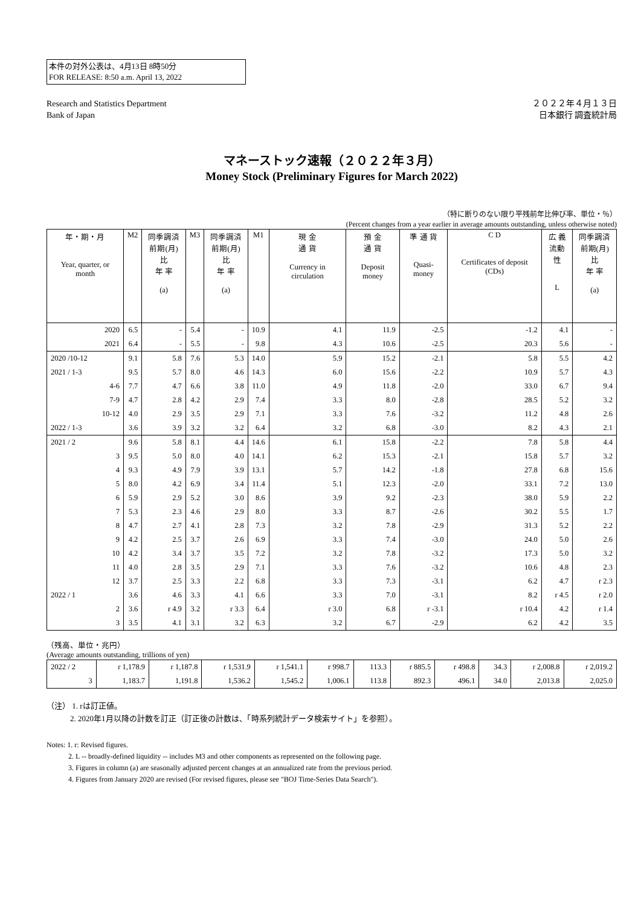本件の対外公表は、4月13日 8時50分
FOR RELEASE: 8:50 a.m. April 13, 2022
Research and Statistics Department
Bank of Japan
２０２２年４月１３日
日本銀行 調査統計局
マネーストック速報（２０２２年３月）
Money Stock (Preliminary Figures for March 2022)
（特に断りのない限り平残前年比伸び率、単位・％）
(Percent changes from a year earlier in average amounts outstanding, unless otherwise noted)
| 年・期・月 Year, quarter, or month | M2 | 同季調済 前期(月)比 年 率 (a) | M3 | 同季調済 前期(月)比 年 率 (a) | M1 | 現 金 通 貨 Currency in circulation | 預 金 通 貨 Deposit money | 準 通 貨 Quasi-money | C D Certificates of deposit (CDs) | 広 義 流動性 L | 同季調済 前期(月)比 年 率 (a) |
| --- | --- | --- | --- | --- | --- | --- | --- | --- | --- | --- | --- |
| 2020 | 6.5 | - | 5.4 | - | 10.9 | 4.1 | 11.9 | -2.5 | -1.2 | 4.1 | - |
| 2021 | 6.4 | - | 5.5 | - | 9.8 | 4.3 | 10.6 | -2.5 | 20.3 | 5.6 | - |
| 2020 /10-12 | 9.1 | 5.8 | 7.6 | 5.3 | 14.0 | 5.9 | 15.2 | -2.1 | 5.8 | 5.5 | 4.2 |
| 2021 / 1-3 | 9.5 | 5.7 | 8.0 | 4.6 | 14.3 | 6.0 | 15.6 | -2.2 | 10.9 | 5.7 | 4.3 |
| 4-6 | 7.7 | 4.7 | 6.6 | 3.8 | 11.0 | 4.9 | 11.8 | -2.0 | 33.0 | 6.7 | 9.4 |
| 7-9 | 4.7 | 2.8 | 4.2 | 2.9 | 7.4 | 3.3 | 8.0 | -2.8 | 28.5 | 5.2 | 3.2 |
| 10-12 | 4.0 | 2.9 | 3.5 | 2.9 | 7.1 | 3.3 | 7.6 | -3.2 | 11.2 | 4.8 | 2.6 |
| 2022 / 1-3 | 3.6 | 3.9 | 3.2 | 3.2 | 6.4 | 3.2 | 6.8 | -3.0 | 8.2 | 4.3 | 2.1 |
| 2021 / 2 | 9.6 | 5.8 | 8.1 | 4.4 | 14.6 | 6.1 | 15.8 | -2.2 | 7.8 | 5.8 | 4.4 |
| 3 | 9.5 | 5.0 | 8.0 | 4.0 | 14.1 | 6.2 | 15.3 | -2.1 | 15.8 | 5.7 | 3.2 |
| 4 | 9.3 | 4.9 | 7.9 | 3.9 | 13.1 | 5.7 | 14.2 | -1.8 | 27.8 | 6.8 | 15.6 |
| 5 | 8.0 | 4.2 | 6.9 | 3.4 | 11.4 | 5.1 | 12.3 | -2.0 | 33.1 | 7.2 | 13.0 |
| 6 | 5.9 | 2.9 | 5.2 | 3.0 | 8.6 | 3.9 | 9.2 | -2.3 | 38.0 | 5.9 | 2.2 |
| 7 | 5.3 | 2.3 | 4.6 | 2.9 | 8.0 | 3.3 | 8.7 | -2.6 | 30.2 | 5.5 | 1.7 |
| 8 | 4.7 | 2.7 | 4.1 | 2.8 | 7.3 | 3.2 | 7.8 | -2.9 | 31.3 | 5.2 | 2.2 |
| 9 | 4.2 | 2.5 | 3.7 | 2.6 | 6.9 | 3.3 | 7.4 | -3.0 | 24.0 | 5.0 | 2.6 |
| 10 | 4.2 | 3.4 | 3.7 | 3.5 | 7.2 | 3.2 | 7.8 | -3.2 | 17.3 | 5.0 | 3.2 |
| 11 | 4.0 | 2.8 | 3.5 | 2.9 | 7.1 | 3.3 | 7.6 | -3.2 | 10.6 | 4.8 | 2.3 |
| 12 | 3.7 | 2.5 | 3.3 | 2.2 | 6.8 | 3.3 | 7.3 | -3.1 | 6.2 | 4.7 | r 2.3 |
| 2022 / 1 | 3.6 | 4.6 | 3.3 | 4.1 | 6.6 | 3.3 | 7.0 | -3.1 | 8.2 | r 4.5 | r 2.0 |
| 2 | 3.6 | r 4.9 | 3.2 | r 3.3 | 6.4 | r 3.0 | 6.8 | r -3.1 | r 10.4 | 4.2 | r 1.4 |
| 3 | 3.5 | 4.1 | 3.1 | 3.2 | 6.3 | 3.2 | 6.7 | -2.9 | 6.2 | 4.2 | 3.5 |
（残高、単位・兆円）
(Average amounts outstanding, trillions of yen)
| 2022 / 2 | r 1,178.9 | r 1,187.8 | r 1,531.9 | r 1,541.1 | r 998.7 | 113.3 | r 885.5 | r 498.8 | 34.3 | r 2,008.8 | r 2,019.2 |
| 3 | 1,183.7 | 1,191.8 | 1,536.2 | 1,545.2 | 1,006.1 | 113.8 | 892.3 | 496.1 | 34.0 | 2,013.8 | 2,025.0 |
（注） 1. rは訂正値。
　　　2. 2020年1月以降の計数を訂正（訂正後の計数は、「時系列統計データ検索サイト」を参照）。
Notes: 1. r: Revised figures.
　　　2. L -- broadly-defined liquidity -- includes M3 and other components as represented on the following page.
　　　3. Figures in column (a) are seasonally adjusted percent changes at an annualized rate from the previous period.
　　　4. Figures from January 2020 are revised (For revised figures, please see "BOJ Time-Series Data Search").